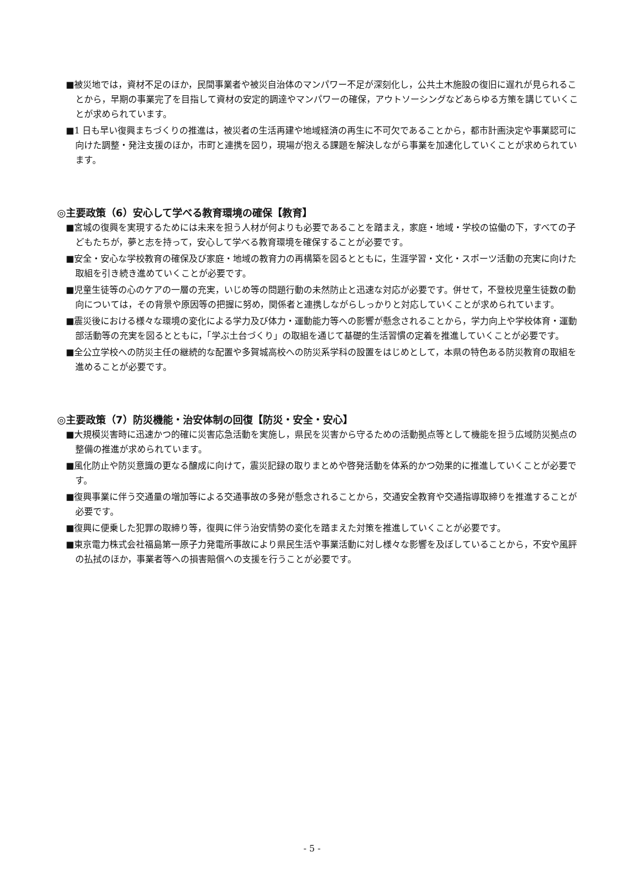■被災地では，資材不足のほか，民間事業者や被災自治体のマンパワー不足が深刻化し，公共土木施設の復旧に遅れが見られることから，早期の事業完了を目指して資材の安定的調達やマンパワーの確保，アウトソーシングなどあらゆる方策を講じていくことが求められています。
■1 日も早い復興まちづくりの推進は，被災者の生活再建や地域経済の再生に不可欠であることから，都市計画決定や事業認可に向けた調整・発注支援のほか，市町と連携を図り，現場が抱える課題を解決しながら事業を加速化していくことが求められています。
◎主要政策（6）安心して学べる教育環境の確保【教育】
■宮城の復興を実現するためには未来を担う人材が何よりも必要であることを踏まえ，家庭・地域・学校の協働の下，すべての子どもたちが，夢と志を持って，安心して学べる教育環境を確保することが必要です。
■安全・安心な学校教育の確保及び家庭・地域の教育力の再構築を図るとともに，生涯学習・文化・スポーツ活動の充実に向けた取組を引き続き進めていくことが必要です。
■児童生徒等の心のケアの一層の充実，いじめ等の問題行動の未然防止と迅速な対応が必要です。併せて，不登校児童生徒数の動向については，その背景や原因等の把握に努め，関係者と連携しながらしっかりと対応していくことが求められています。
■震災後における様々な環境の変化による学力及び体力・運動能力等への影響が懸念されることから，学力向上や学校体育・運動部活動等の充実を図るとともに，「学ぶ土台づくり」の取組を通じて基礎的生活習慣の定着を推進していくことが必要です。
■全公立学校への防災主任の継続的な配置や多賀城高校への防災系学科の設置をはじめとして，本県の特色ある防災教育の取組を進めることが必要です。
◎主要政策（7）防災機能・治安体制の回復【防災・安全・安心】
■大規模災害時に迅速かつ的確に災害応急活動を実施し，県民を災害から守るための活動拠点等として機能を担う広域防災拠点の整備の推進が求められています。
■風化防止や防災意識の更なる醸成に向けて，震災記録の取りまとめや啓発活動を体系的かつ効果的に推進していくことが必要です。
■復興事業に伴う交通量の増加等による交通事故の多発が懸念されることから，交通安全教育や交通指導取締りを推進することが必要です。
■復興に便乗した犯罪の取締り等，復興に伴う治安情勢の変化を踏まえた対策を推進していくことが必要です。
■東京電力株式会社福島第一原子力発電所事故により県民生活や事業活動に対し様々な影響を及ぼしていることから，不安や風評の払拭のほか，事業者等への損害賠償への支援を行うことが必要です。
- 5 -